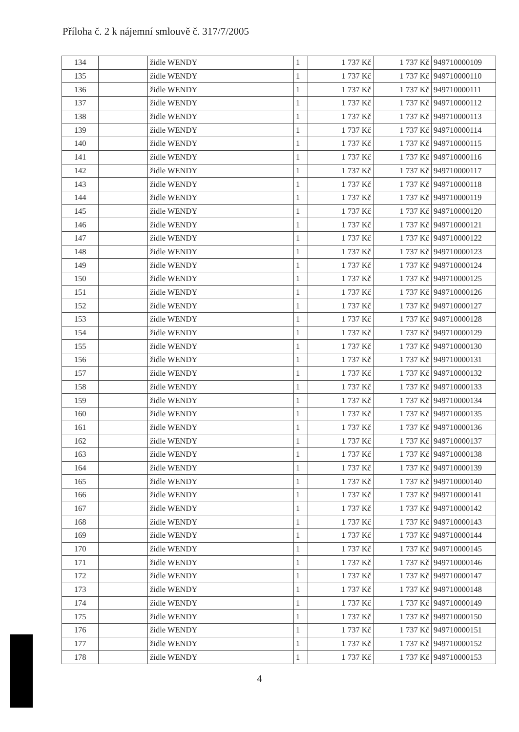Příloha č. 2 k nájemní smlouvě č. 317/7/2005
| 134 | | židle WENDY | 1 | 1 737 Kč | 1 737 Kč | 949710000109 |
| 135 | | židle WENDY | 1 | 1 737 Kč | 1 737 Kč | 949710000110 |
| 136 | | židle WENDY | 1 | 1 737 Kč | 1 737 Kč | 949710000111 |
| 137 | | židle WENDY | 1 | 1 737 Kč | 1 737 Kč | 949710000112 |
| 138 | | židle WENDY | 1 | 1 737 Kč | 1 737 Kč | 949710000113 |
| 139 | | židle WENDY | 1 | 1 737 Kč | 1 737 Kč | 949710000114 |
| 140 | | židle WENDY | 1 | 1 737 Kč | 1 737 Kč | 949710000115 |
| 141 | | židle WENDY | 1 | 1 737 Kč | 1 737 Kč | 949710000116 |
| 142 | | židle WENDY | 1 | 1 737 Kč | 1 737 Kč | 949710000117 |
| 143 | | židle WENDY | 1 | 1 737 Kč | 1 737 Kč | 949710000118 |
| 144 | | židle WENDY | 1 | 1 737 Kč | 1 737 Kč | 949710000119 |
| 145 | | židle WENDY | 1 | 1 737 Kč | 1 737 Kč | 949710000120 |
| 146 | | židle WENDY | 1 | 1 737 Kč | 1 737 Kč | 949710000121 |
| 147 | | židle WENDY | 1 | 1 737 Kč | 1 737 Kč | 949710000122 |
| 148 | | židle WENDY | 1 | 1 737 Kč | 1 737 Kč | 949710000123 |
| 149 | | židle WENDY | 1 | 1 737 Kč | 1 737 Kč | 949710000124 |
| 150 | | židle WENDY | 1 | 1 737 Kč | 1 737 Kč | 949710000125 |
| 151 | | židle WENDY | 1 | 1 737 Kč | 1 737 Kč | 949710000126 |
| 152 | | židle WENDY | 1 | 1 737 Kč | 1 737 Kč | 949710000127 |
| 153 | | židle WENDY | 1 | 1 737 Kč | 1 737 Kč | 949710000128 |
| 154 | | židle WENDY | 1 | 1 737 Kč | 1 737 Kč | 949710000129 |
| 155 | | židle WENDY | 1 | 1 737 Kč | 1 737 Kč | 949710000130 |
| 156 | | židle WENDY | 1 | 1 737 Kč | 1 737 Kč | 949710000131 |
| 157 | | židle WENDY | 1 | 1 737 Kč | 1 737 Kč | 949710000132 |
| 158 | | židle WENDY | 1 | 1 737 Kč | 1 737 Kč | 949710000133 |
| 159 | | židle WENDY | 1 | 1 737 Kč | 1 737 Kč | 949710000134 |
| 160 | | židle WENDY | 1 | 1 737 Kč | 1 737 Kč | 949710000135 |
| 161 | | židle WENDY | 1 | 1 737 Kč | 1 737 Kč | 949710000136 |
| 162 | | židle WENDY | 1 | 1 737 Kč | 1 737 Kč | 949710000137 |
| 163 | | židle WENDY | 1 | 1 737 Kč | 1 737 Kč | 949710000138 |
| 164 | | židle WENDY | 1 | 1 737 Kč | 1 737 Kč | 949710000139 |
| 165 | | židle WENDY | 1 | 1 737 Kč | 1 737 Kč | 949710000140 |
| 166 | | židle WENDY | 1 | 1 737 Kč | 1 737 Kč | 949710000141 |
| 167 | | židle WENDY | 1 | 1 737 Kč | 1 737 Kč | 949710000142 |
| 168 | | židle WENDY | 1 | 1 737 Kč | 1 737 Kč | 949710000143 |
| 169 | | židle WENDY | 1 | 1 737 Kč | 1 737 Kč | 949710000144 |
| 170 | | židle WENDY | 1 | 1 737 Kč | 1 737 Kč | 949710000145 |
| 171 | | židle WENDY | 1 | 1 737 Kč | 1 737 Kč | 949710000146 |
| 172 | | židle WENDY | 1 | 1 737 Kč | 1 737 Kč | 949710000147 |
| 173 | | židle WENDY | 1 | 1 737 Kč | 1 737 Kč | 949710000148 |
| 174 | | židle WENDY | 1 | 1 737 Kč | 1 737 Kč | 949710000149 |
| 175 | | židle WENDY | 1 | 1 737 Kč | 1 737 Kč | 949710000150 |
| 176 | | židle WENDY | 1 | 1 737 Kč | 1 737 Kč | 949710000151 |
| 177 | | židle WENDY | 1 | 1 737 Kč | 1 737 Kč | 949710000152 |
| 178 | | židle WENDY | 1 | 1 737 Kč | 1 737 Kč | 949710000153 |
4